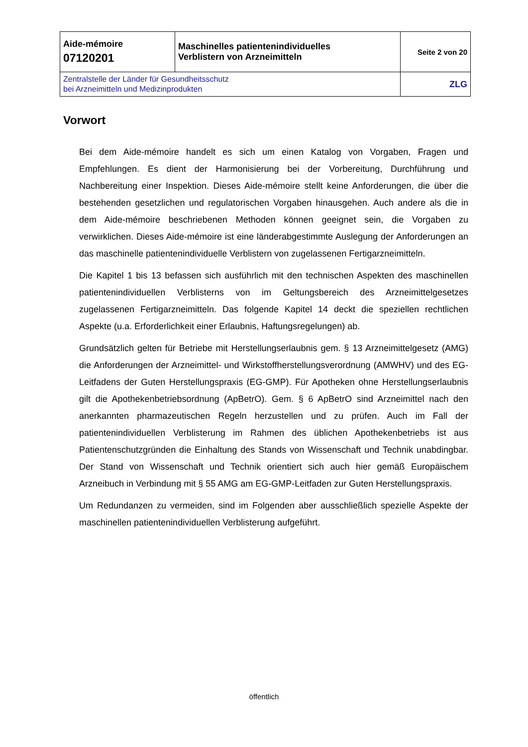| Aide-mémoire 07120201 | Maschinelles patientenindividuelles Verblistern von Arzneimitteln | Seite 2 von 20 |
| Zentralstelle der Länder für Gesundheitsschutz bei Arzneimitteln und Medizinprodukten | | ZLG |
Vorwort
Bei dem Aide-mémoire handelt es sich um einen Katalog von Vorgaben, Fragen und Empfehlungen. Es dient der Harmonisierung bei der Vorbereitung, Durchführung und Nachbereitung einer Inspektion. Dieses Aide-mémoire stellt keine Anforderungen, die über die bestehenden gesetzlichen und regulatorischen Vorgaben hinausgehen. Auch andere als die in dem Aide-mémoire beschriebenen Methoden können geeignet sein, die Vorgaben zu verwirklichen. Dieses Aide-mémoire ist eine länderabgestimmte Auslegung der Anforderungen an das maschinelle patientenindividuelle Verblistern von zugelassenen Fertigarzneimitteln.
Die Kapitel 1 bis 13 befassen sich ausführlich mit den technischen Aspekten des maschinellen patientenindividuellen Verblisterns von im Geltungsbereich des Arzneimittelgesetzes zugelassenen Fertigarzneimitteln. Das folgende Kapitel 14 deckt die speziellen rechtlichen Aspekte (u.a. Erforderlichkeit einer Erlaubnis, Haftungsregelungen) ab.
Grundsätzlich gelten für Betriebe mit Herstellungserlaubnis gem. § 13 Arzneimittelgesetz (AMG) die Anforderungen der Arzneimittel- und Wirkstoffherstellungsverordnung (AMWHV) und des EG-Leitfadens der Guten Herstellungspraxis (EG-GMP). Für Apotheken ohne Herstellungserlaubnis gilt die Apothekenbetriebsordnung (ApBetrO). Gem. § 6 ApBetrO sind Arzneimittel nach den anerkannten pharmazeutischen Regeln herzustellen und zu prüfen. Auch im Fall der patientenindividuellen Verblisterung im Rahmen des üblichen Apothekenbetriebs ist aus Patientenschutzgründen die Einhaltung des Stands von Wissenschaft und Technik unabdingbar. Der Stand von Wissenschaft und Technik orientiert sich auch hier gemäß Europäischem Arzneibuch in Verbindung mit § 55 AMG am EG-GMP-Leitfaden zur Guten Herstellungspraxis.
Um Redundanzen zu vermeiden, sind im Folgenden aber ausschließlich spezielle Aspekte der maschinellen patientenindividuellen Verblisterung aufgeführt.
öffentlich